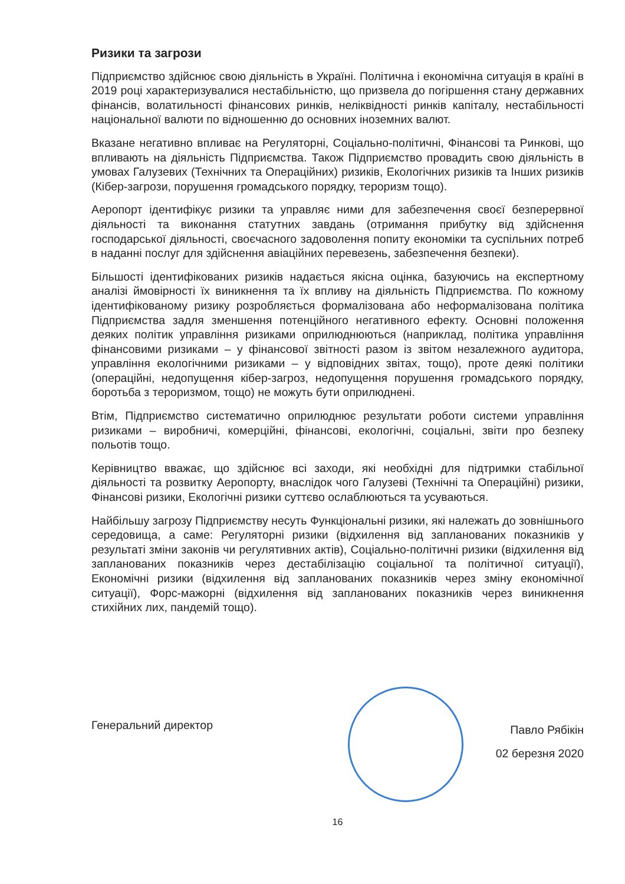Ризики та загрози
Підприємство здійснює свою діяльність в Україні. Політична і економічна ситуація в країні в 2019 році характеризувалися нестабільністю, що призвела до погіршення стану державних фінансів, волатильності фінансових ринків, неліквідності ринків капіталу, нестабільності національної валюти по відношенню до основних іноземних валют.
Вказане негативно впливає на Регуляторні, Соціально-політичні, Фінансові та Ринкові, що впливають на діяльність Підприємства. Також Підприємство провадить свою діяльність в умовах Галузевих (Технічних та Операційних) ризиків, Екологічних ризиків та Інших ризиків (Кібер-загрози, порушення громадського порядку, тероризм тощо).
Аеропорт ідентифікує ризики та управляє ними для забезпечення своєї безперервної діяльності та виконання статутних завдань (отримання прибутку від здійснення господарської діяльності, своєчасного задоволення попиту економіки та суспільних потреб в наданні послуг для здійснення авіаційних перевезень, забезпечення безпеки).
Більшості ідентифікованих ризиків надається якісна оцінка, базуючись на експертному аналізі ймовірності їх виникнення та їх впливу на діяльність Підприємства. По кожному ідентифікованому ризику розробляється формалізована або неформалізована політика Підприємства задля зменшення потенційного негативного ефекту. Основні положення деяких політик управління ризиками оприлюднюються (наприклад, політика управління фінансовими ризиками – у фінансової звітності разом із звітом незалежного аудитора, управління екологічними ризиками – у відповідних звітах, тощо), проте деякі політики (операційні, недопущення кібер-загроз, недопущення порушення громадського порядку, боротьба з тероризмом, тощо) не можуть бути оприлюднені.
Втім, Підприємство систематично оприлюднює результати роботи системи управління ризиками – виробничі, комерційні, фінансові, екологічні, соціальні, звіти про безпеку польотів тощо.
Керівництво вважає, що здійснює всі заходи, які необхідні для підтримки стабільної діяльності та розвитку Аеропорту, внаслідок чого Галузеві (Технічні та Операційні) ризики, Фінансові ризики, Екологічні ризики суттєво ослаблюються та усуваються.
Найбільшу загрозу Підприємству несуть Функціональні ризики, які належать до зовнішнього середовища, а саме: Регуляторні ризики (відхилення від запланованих показників у результаті зміни законів чи регулятивних актів), Соціально-політичні ризики (відхилення від запланованих показників через дестабілізацію соціальної та політичної ситуації), Економічні ризики (відхилення від запланованих показників через зміну економічної ситуації), Форс-мажорні (відхилення від запланованих показників через виникнення стихійних лих, пандемій тощо).
Генеральний директор
Павло Рябікін
02 березня 2020
16